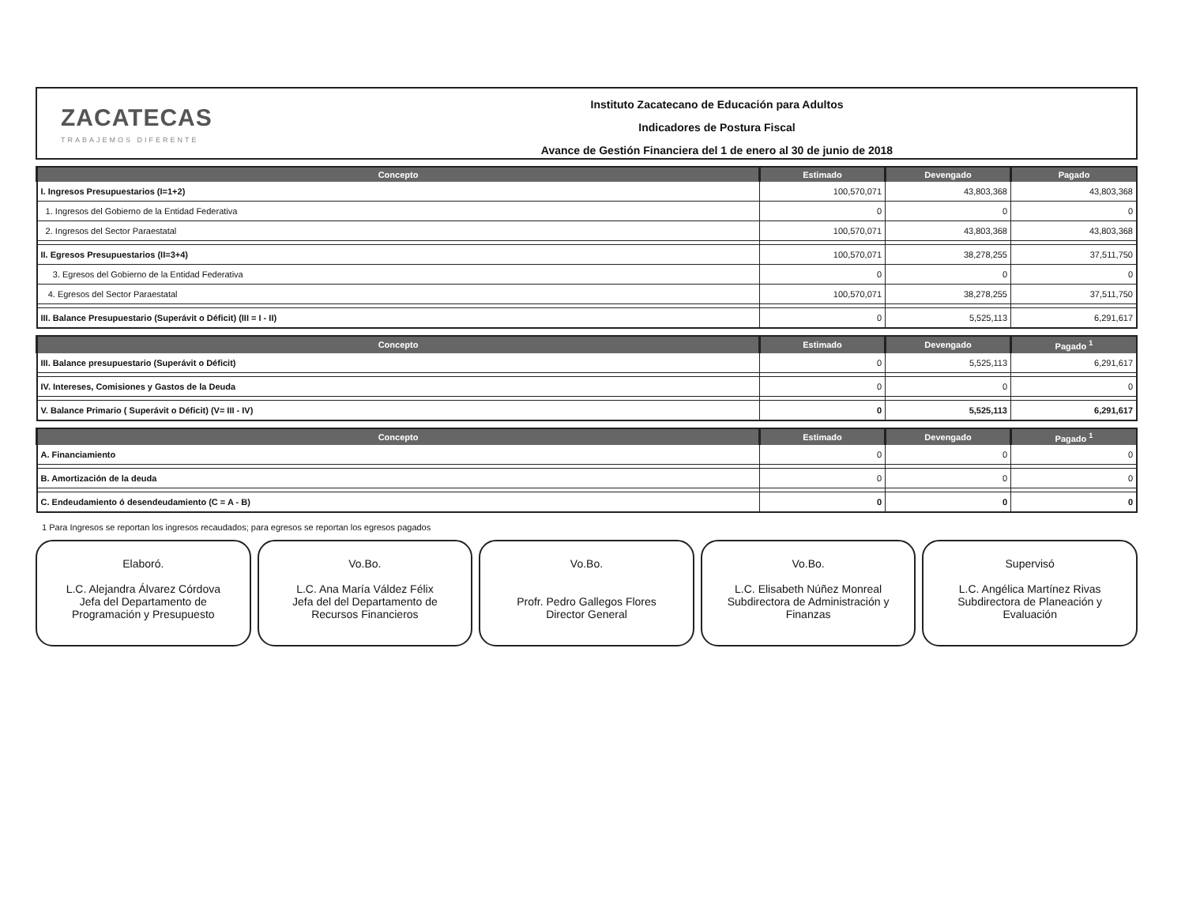ZACATECAS
TRABAJEMOS DIFERENTE
Instituto Zacatecano de Educación para Adultos
Indicadores de Postura Fiscal
Avance de Gestión Financiera del 1 de enero al 30 de junio de 2018
| Concepto | Estimado | Devengado | Pagado |
| --- | --- | --- | --- |
| I. Ingresos Presupuestarios (I=1+2) | 100,570,071 | 43,803,368 | 43,803,368 |
| 1. Ingresos del Gobierno de la Entidad Federativa | 0 | 0 | 0 |
| 2. Ingresos del Sector Paraestatal | 100,570,071 | 43,803,368 | 43,803,368 |
| II. Egresos Presupuestarios (II=3+4) | 100,570,071 | 38,278,255 | 37,511,750 |
| 3. Egresos del Gobierno de la Entidad Federativa | 0 | 0 | 0 |
| 4. Egresos del Sector Paraestatal | 100,570,071 | 38,278,255 | 37,511,750 |
| III. Balance Presupuestario (Superávit o Déficit) (III = I - II) | 0 | 5,525,113 | 6,291,617 |
| Concepto | Estimado | Devengado | Pagado <sup>1</sup> |
| --- | --- | --- | --- |
| III. Balance presupuestario (Superávit o Déficit) | 0 | 5,525,113 | 6,291,617 |
| IV. Intereses, Comisiones y Gastos de la Deuda | 0 | 0 | 0 |
| V. Balance Primario ( Superávit o Déficit) (V= III - IV) | 0 | 5,525,113 | 6,291,617 |
| Concepto | Estimado | Devengado | Pagado <sup>1</sup> |
| --- | --- | --- | --- |
| A. Financiamiento | 0 | 0 | 0 |
| B. Amortización de la deuda | 0 | 0 | 0 |
| C. Endeudamiento ó desendeudamiento (C = A - B) | 0 | 0 | 0 |
1 Para Ingresos se reportan los ingresos recaudados; para egresos se reportan los egresos pagados
Elaboró.
L.C. Alejandra Álvarez Córdova
Jefa del Departamento de
Programación y Presupuesto
Vo.Bo.
L.C. Ana María Váldez Félix
Jefa del del Departamento de
Recursos Financieros
Vo.Bo.
Profr. Pedro Gallegos Flores
Director General
Vo.Bo.
L.C. Elisabeth Núñez Monreal
Subdirectora de Administración y
Finanzas
Supervisó
L.C. Angélica Martínez Rivas
Subdirectora de Planeación y
Evaluación